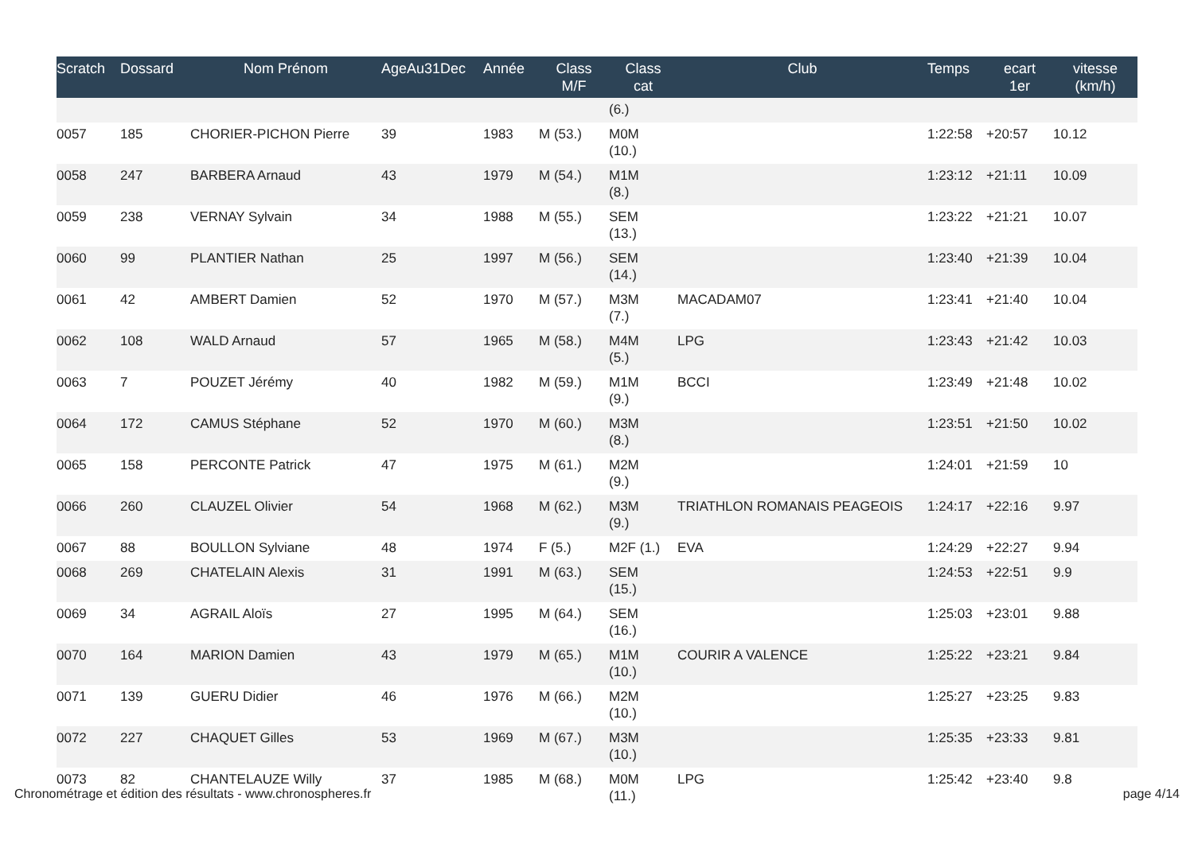| Scratch | Dossard | Nom Prénom | AgeAu31Dec | Année | Class M/F | Class cat | Club | Temps | ecart 1er | vitesse (km/h) |
| --- | --- | --- | --- | --- | --- | --- | --- | --- | --- | --- |
| | | | | | | (6.) | | | | |
| 0057 | 185 | CHORIER-PICHON Pierre | 39 | 1983 | M (53.) | M0M (10.) | | 1:22:58 | +20:57 | 10.12 |
| 0058 | 247 | BARBERA Arnaud | 43 | 1979 | M (54.) | M1M (8.) | | 1:23:12 | +21:11 | 10.09 |
| 0059 | 238 | VERNAY Sylvain | 34 | 1988 | M (55.) | SEM (13.) | | 1:23:22 | +21:21 | 10.07 |
| 0060 | 99 | PLANTIER Nathan | 25 | 1997 | M (56.) | SEM (14.) | | 1:23:40 | +21:39 | 10.04 |
| 0061 | 42 | AMBERT Damien | 52 | 1970 | M (57.) | M3M (7.) | MACADAM07 | 1:23:41 | +21:40 | 10.04 |
| 0062 | 108 | WALD Arnaud | 57 | 1965 | M (58.) | M4M (5.) | LPG | 1:23:43 | +21:42 | 10.03 |
| 0063 | 7 | POUZET Jérémy | 40 | 1982 | M (59.) | M1M (9.) | BCCI | 1:23:49 | +21:48 | 10.02 |
| 0064 | 172 | CAMUS Stéphane | 52 | 1970 | M (60.) | M3M (8.) | | 1:23:51 | +21:50 | 10.02 |
| 0065 | 158 | PERCONTE Patrick | 47 | 1975 | M (61.) | M2M (9.) | | 1:24:01 | +21:59 | 10 |
| 0066 | 260 | CLAUZEL Olivier | 54 | 1968 | M (62.) | M3M (9.) | TRIATHLON ROMANAIS PEAGEOIS | 1:24:17 | +22:16 | 9.97 |
| 0067 | 88 | BOULLON Sylviane | 48 | 1974 | F (5.) | M2F (1.) | EVA | 1:24:29 | +22:27 | 9.94 |
| 0068 | 269 | CHATELAIN Alexis | 31 | 1991 | M (63.) | SEM (15.) | | 1:24:53 | +22:51 | 9.9 |
| 0069 | 34 | AGRAIL Aloïs | 27 | 1995 | M (64.) | SEM (16.) | | 1:25:03 | +23:01 | 9.88 |
| 0070 | 164 | MARION Damien | 43 | 1979 | M (65.) | M1M (10.) | COURIR A VALENCE | 1:25:22 | +23:21 | 9.84 |
| 0071 | 139 | GUERU Didier | 46 | 1976 | M (66.) | M2M (10.) | | 1:25:27 | +23:25 | 9.83 |
| 0072 | 227 | CHAQUET Gilles | 53 | 1969 | M (67.) | M3M (10.) | | 1:25:35 | +23:33 | 9.81 |
| 0073 | 82 | CHANTELAUZE Willy | 37 | 1985 | M (68.) | M0M (11.) | LPG | 1:25:42 | +23:40 | 9.8 |
Chronométrage et édition des résultats - www.chronospheres.fr
page 4/14